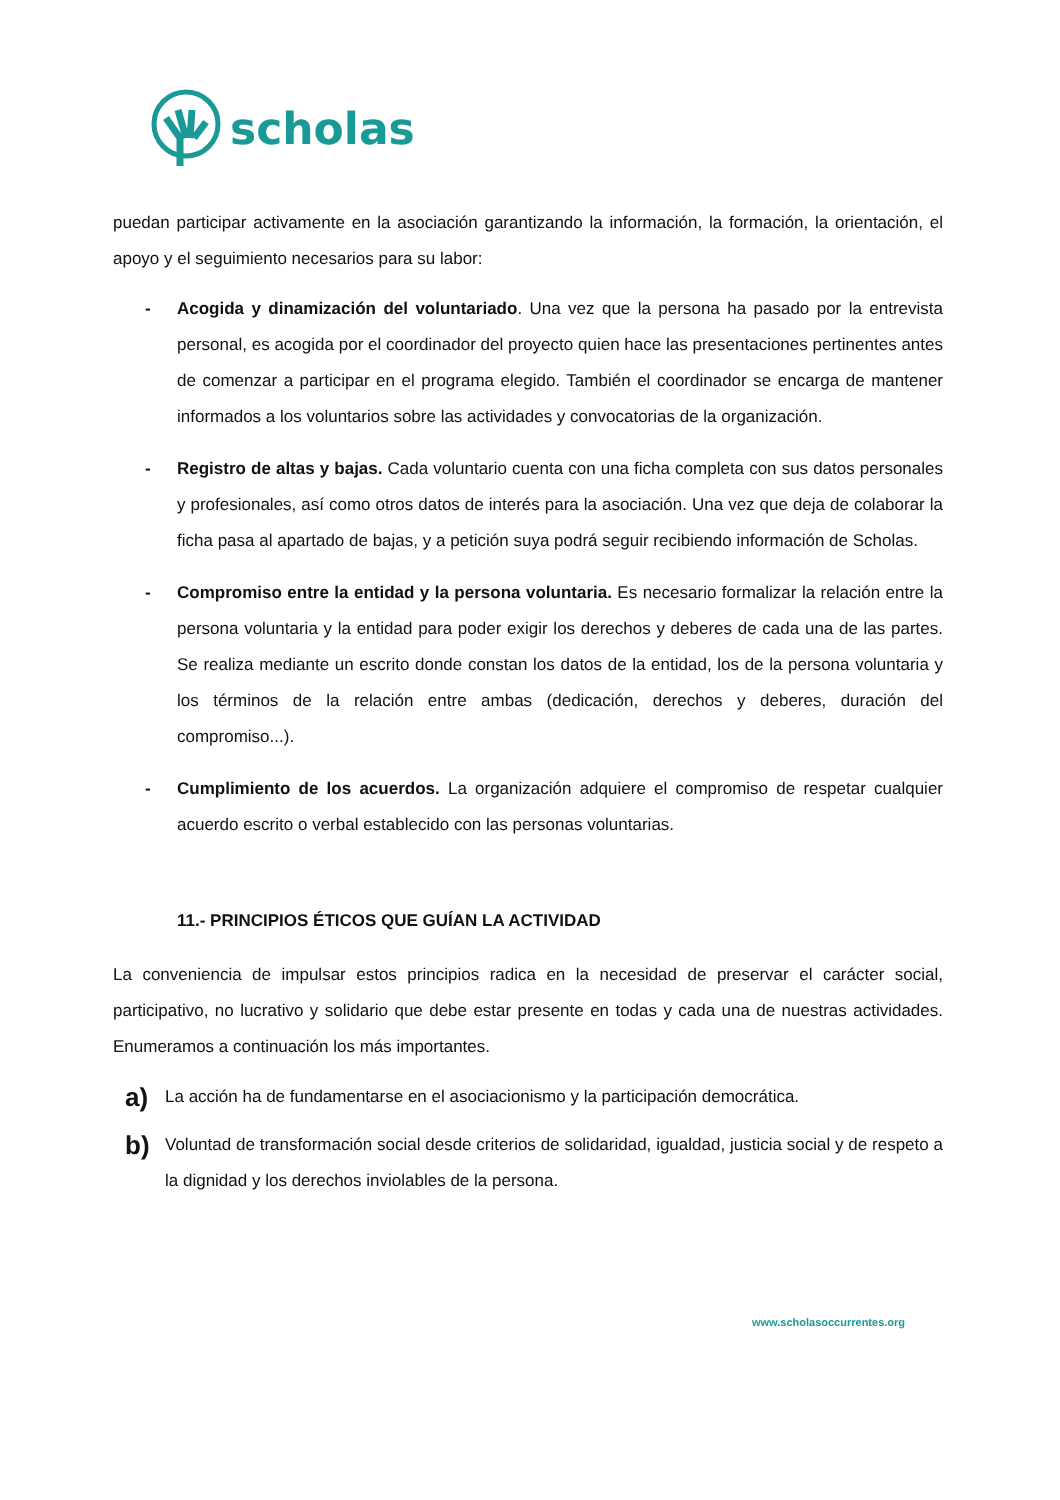scholas
puedan participar activamente en la asociación garantizando la información, la formación, la orientación, el apoyo y el seguimiento necesarios para su labor:
- Acogida y dinamización del voluntariado. Una vez que la persona ha pasado por la entrevista personal, es acogida por el coordinador del proyecto quien hace las presentaciones pertinentes antes de comenzar a participar en el programa elegido. También el coordinador se encarga de mantener informados a los voluntarios sobre las actividades y convocatorias de la organización.
- Registro de altas y bajas. Cada voluntario cuenta con una ficha completa con sus datos personales y profesionales, así como otros datos de interés para la asociación. Una vez que deja de colaborar la ficha pasa al apartado de bajas, y a petición suya podrá seguir recibiendo información de Scholas.
- Compromiso entre la entidad y la persona voluntaria. Es necesario formalizar la relación entre la persona voluntaria y la entidad para poder exigir los derechos y deberes de cada una de las partes. Se realiza mediante un escrito donde constan los datos de la entidad, los de la persona voluntaria y los términos de la relación entre ambas (dedicación, derechos y deberes, duración del compromiso...).
- Cumplimiento de los acuerdos. La organización adquiere el compromiso de respetar cualquier acuerdo escrito o verbal establecido con las personas voluntarias.
11.- PRINCIPIOS ÉTICOS QUE GUÍAN LA ACTIVIDAD
La conveniencia de impulsar estos principios radica en la necesidad de preservar el carácter social, participativo, no lucrativo y solidario que debe estar presente en todas y cada una de nuestras actividades. Enumeramos a continuación los más importantes.
a)
La acción ha de fundamentarse en el asociacionismo y la participación democrática.
b)
Voluntad de transformación social desde criterios de solidaridad, igualdad, justicia social y de respeto a la dignidad y los derechos inviolables de la persona.
www.scholasoccurrentes.org